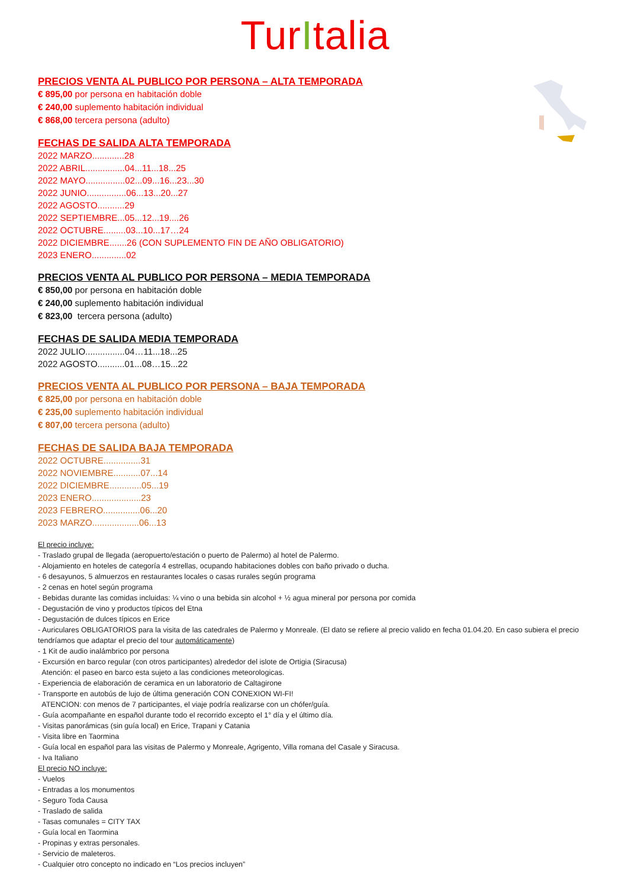TurItalia
PRECIOS VENTA AL PUBLICO POR PERSONA – ALTA TEMPORADA
€ 895,00 por persona en habitación doble
€ 240,00 suplemento habitación individual
€ 868,00 tercera persona (adulto)
FECHAS DE SALIDA ALTA TEMPORADA
2022 MARZO.............28
2022 ABRIL................04...11...18...25
2022 MAYO................02...09...16...23...30
2022 JUNIO................06...13...20...27
2022 AGOSTO...........29
2022 SEPTIEMBRE...05...12...19....26
2022 OCTUBRE.........03...10...17…24
2022 DICIEMBRE.......26 (CON SUPLEMENTO FIN DE AÑO OBLIGATORIO)
2023 ENERO..............02
PRECIOS VENTA AL PUBLICO POR PERSONA – MEDIA TEMPORADA
€ 850,00 por persona en habitación doble
€ 240,00 suplemento habitación individual
€ 823,00 tercera persona (adulto)
FECHAS DE SALIDA MEDIA TEMPORADA
2022 JULIO................04…11...18...25
2022 AGOSTO...........01...08…15...22
PRECIOS VENTA AL PUBLICO POR PERSONA – BAJA TEMPORADA
€ 825,00 por persona en habitación doble
€ 235,00 suplemento habitación individual
€ 807,00 tercera persona (adulto)
FECHAS DE SALIDA BAJA TEMPORADA
2022 OCTUBRE...............31
2022 NOVIEMBRE...........07...14
2022 DICIEMBRE.............05...19
2023 ENERO....................23
2023 FEBRERO...............06...20
2023 MARZO...................06...13
El precio incluye:
- Traslado grupal de llegada (aeropuerto/estación o puerto de Palermo) al hotel de Palermo.
- Alojamiento en hoteles de categoría 4 estrellas, ocupando habitaciones dobles con baño privado o ducha.
- 6 desayunos, 5 almuerzos en restaurantes locales o casas rurales según programa
- 2 cenas en hotel según programa
- Bebidas durante las comidas incluidas: ¼ vino o una bebida sin alcohol + ½ agua mineral por persona por comida
- Degustación de vino y productos típicos del Etna
- Degustación de dulces típicos en Erice
- Auriculares OBLIGATORIOS para la visita de las catedrales de Palermo y Monreale. (El dato se refiere al precio valido en fecha 01.04.20. En caso subiera el precio tendríamos que adaptar el precio del tour automáticamente)
- 1 Kit de audio inalámbrico por persona
- Excursión en barco regular (con otros participantes) alrededor del islote de Ortigia (Siracusa)
Atención: el paseo en barco esta sujeto a las condiciones meteorologicas.
- Experiencia de elaboración de ceramica en un laboratorio de Caltagirone
- Transporte en autobús de lujo de última generación CON CONEXION WI-FI!
ATENCION: con menos de 7 participantes, el viaje podría realizarse con un chófer/guía.
- Guía acompañante en español durante todo el recorrido excepto el 1° día y el último día.
- Visitas panorámicas (sin guía local) en Erice, Trapani y Catania
- Visita libre en Taormina
- Guía local en español para las visitas de Palermo y Monreale, Agrigento, Villa romana del Casale y Siracusa.
- Iva Italiano
El precio NO incluye:
- Vuelos
- Entradas a los monumentos
- Seguro Toda Causa
- Traslado de salida
- Tasas comunales = CITY TAX
- Guía local en Taormina
- Propinas y extras personales.
- Servicio de maleteros.
- Cualquier otro concepto no indicado en “Los precios incluyen”